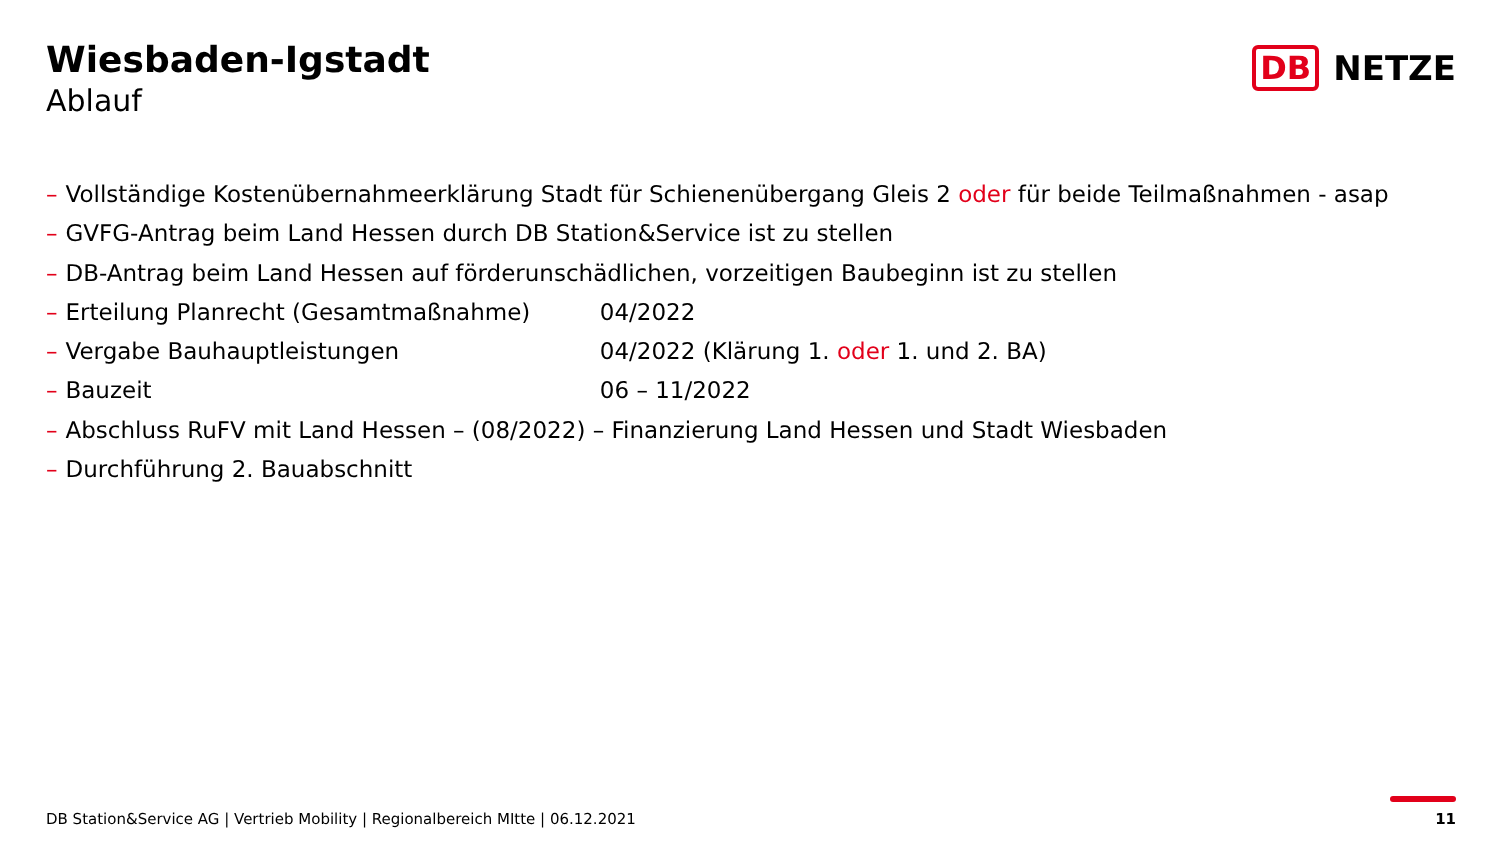Wiesbaden-Igstadt
Ablauf
DB NETZE
– Vollständige Kostenübernahmeerklärung Stadt für Schienenübergang Gleis 2 oder für beide Teilmaßnahmen - asap
– GVFG-Antrag beim Land Hessen durch DB Station&Service ist zu stellen
– DB-Antrag beim Land Hessen auf förderunschädlichen, vorzeitigen Baubeginn ist zu stellen
– Erteilung Planrecht (Gesamtmaßnahme) 04/2022
– Vergabe Bauhauptleistungen 04/2022 (Klärung 1. oder 1. und 2. BA)
– Bauzeit 06 – 11/2022
– Abschluss RuFV mit Land Hessen – (08/2022) – Finanzierung Land Hessen und Stadt Wiesbaden
– Durchführung 2. Bauabschnitt
DB Station&Service AG | Vertrieb Mobility | Regionalbereich MItte | 06.12.2021
11